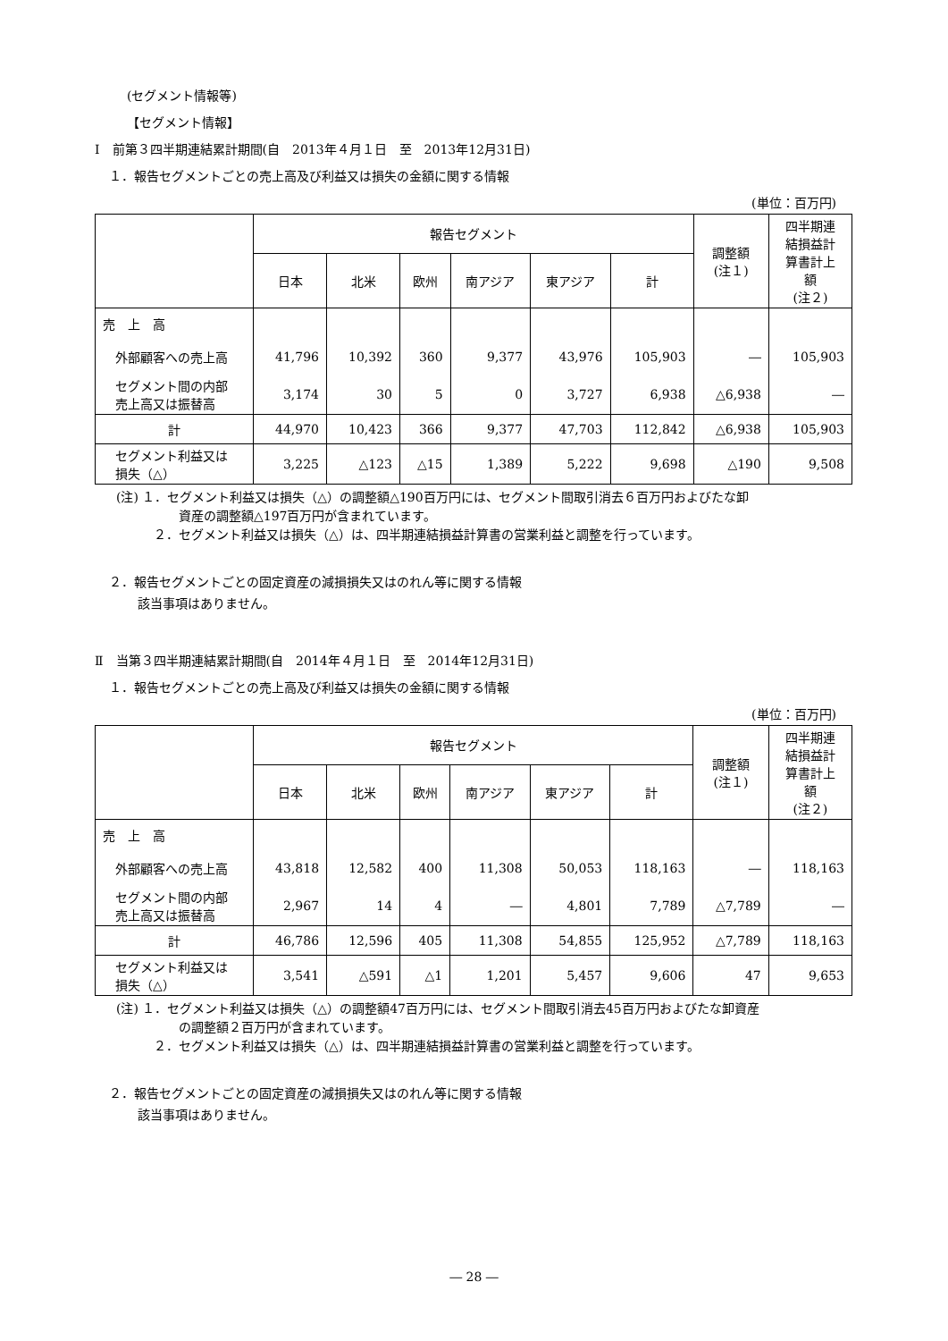(セグメント情報等)
【セグメント情報】
Ⅰ　前第３四半期連結累計期間(自　2013年４月１日　至　2013年12月31日)
１．報告セグメントごとの売上高及び利益又は損失の金額に関する情報
(単位：百万円)
| | 報告セグメント | | | | | | 調整額 (注１) | 四半期連 結損益計 算書計上 額 (注２) |
| --- | --- | --- | --- | --- | --- | --- | --- | --- |
| | 日本 | 北米 | 欧州 | 南アジア | 東アジア | 計 | | |
| 売 上 高 | | | | | | | | |
| 外部顧客への売上高 | 41,796 | 10,392 | 360 | 9,377 | 43,976 | 105,903 | ― | 105,903 |
| セグメント間の内部 売上高又は振替高 | 3,174 | 30 | 5 | 0 | 3,727 | 6,938 | △6,938 | ― |
| 計 | 44,970 | 10,423 | 366 | 9,377 | 47,703 | 112,842 | △6,938 | 105,903 |
| セグメント利益又は 損失（△） | 3,225 | △123 | △15 | 1,389 | 5,222 | 9,698 | △190 | 9,508 |
(注) １．セグメント利益又は損失（△）の調整額△190百万円には、セグメント間取引消去６百万円およびたな卸
資産の調整額△197百万円が含まれています。
２．セグメント利益又は損失（△）は、四半期連結損益計算書の営業利益と調整を行っています。
２．報告セグメントごとの固定資産の減損損失又はのれん等に関する情報
該当事項はありません。
Ⅱ　当第３四半期連結累計期間(自　2014年４月１日　至　2014年12月31日)
１．報告セグメントごとの売上高及び利益又は損失の金額に関する情報
(単位：百万円)
| | 報告セグメント | | | | | | 調整額 (注１) | 四半期連 結損益計 算書計上 額 (注２) |
| --- | --- | --- | --- | --- | --- | --- | --- | --- |
| | 日本 | 北米 | 欧州 | 南アジア | 東アジア | 計 | | |
| 売 上 高 | | | | | | | | |
| 外部顧客への売上高 | 43,818 | 12,582 | 400 | 11,308 | 50,053 | 118,163 | ― | 118,163 |
| セグメント間の内部 売上高又は振替高 | 2,967 | 14 | 4 | ― | 4,801 | 7,789 | △7,789 | ― |
| 計 | 46,786 | 12,596 | 405 | 11,308 | 54,855 | 125,952 | △7,789 | 118,163 |
| セグメント利益又は 損失（△） | 3,541 | △591 | △1 | 1,201 | 5,457 | 9,606 | 47 | 9,653 |
(注) １．セグメント利益又は損失（△）の調整額47百万円には、セグメント間取引消去45百万円およびたな卸資産
の調整額２百万円が含まれています。
２．セグメント利益又は損失（△）は、四半期連結損益計算書の営業利益と調整を行っています。
２．報告セグメントごとの固定資産の減損損失又はのれん等に関する情報
該当事項はありません。
― 28 ―